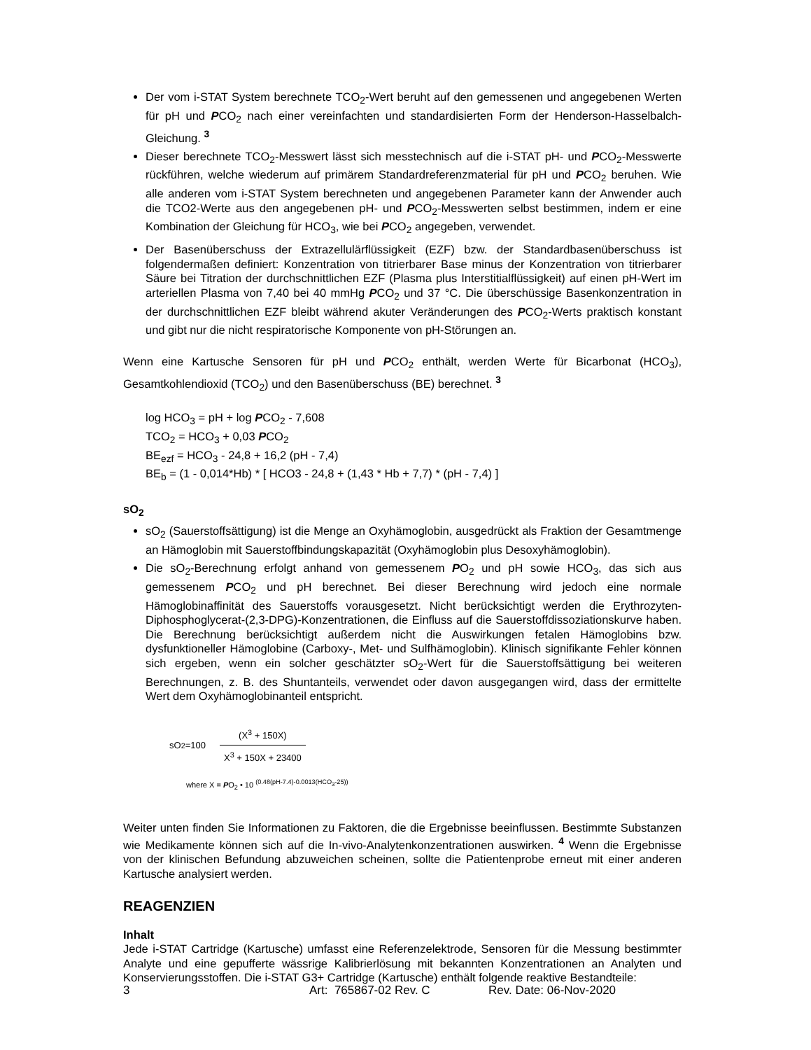Der vom i-STAT System berechnete TCO<sub>2</sub>-Wert beruht auf den gemessenen und angegebenen Werten für pH und PCO<sub>2</sub> nach einer vereinfachten und standardisierten Form der Henderson-Hasselbalch-Gleichung. <sup>3</sup>
Dieser berechnete TCO<sub>2</sub>-Messwert lässt sich messtechnisch auf die i-STAT pH- und PCO<sub>2</sub>-Messwerte rückführen, welche wiederum auf primärem Standardreferenzmaterial für pH und PCO<sub>2</sub> beruhen. Wie alle anderen vom i-STAT System berechneten und angegebenen Parameter kann der Anwender auch die TCO2-Werte aus den angegebenen pH- und PCO<sub>2</sub>-Messwerten selbst bestimmen, indem er eine Kombination der Gleichung für HCO<sub>3</sub>, wie bei PCO<sub>2</sub> angegeben, verwendet.
Der Basenüberschuss der Extrazellulärflüssigkeit (EZF) bzw. der Standardbasenüberschuss ist folgendermaßen definiert: Konzentration von titrierbarer Base minus der Konzentration von titrierbarer Säure bei Titration der durchschnittlichen EZF (Plasma plus Interstitialflüssigkeit) auf einen pH-Wert im arteriellen Plasma von 7,40 bei 40 mmHg PCO<sub>2</sub> und 37 °C. Die überschüssige Basenkonzentration in der durchschnittlichen EZF bleibt während akuter Veränderungen des PCO<sub>2</sub>-Werts praktisch konstant und gibt nur die nicht respiratorische Komponente von pH‑Störungen an.
Wenn eine Kartusche Sensoren für pH und PCO<sub>2</sub> enthält, werden Werte für Bicarbonat (HCO<sub>3</sub>), Gesamtkohlendioxid (TCO<sub>2</sub>) und den Basenüberschuss (BE) berechnet. <sup>3</sup>
log HCO<sub>3</sub> = pH + log PCO<sub>2</sub> - 7,608
TCO<sub>2</sub> = HCO<sub>3</sub> + 0,03 PCO<sub>2</sub>
BE<sub>ezf</sub> = HCO<sub>3</sub> - 24,8 + 16,2 (pH - 7,4)
BE<sub>b</sub> = (1 - 0,014*Hb) * [ HCO3 - 24,8 + (1,43 * Hb + 7,7) * (pH - 7,4) ]
sO<sub>2</sub>
sO<sub>2</sub> (Sauerstoffsättigung) ist die Menge an Oxyhämoglobin, ausgedrückt als Fraktion der Gesamtmenge an Hämoglobin mit Sauerstoffbindungskapazität (Oxyhämoglobin plus Desoxyhämoglobin).
Die sO<sub>2</sub>-Berechnung erfolgt anhand von gemessenem PO<sub>2</sub> und pH sowie HCO<sub>3</sub>, das sich aus gemessenem PCO<sub>2</sub> und pH berechnet. Bei dieser Berechnung wird jedoch eine normale Hämoglobinaffinität des Sauerstoffs vorausgesetzt. Nicht berücksichtigt werden die Erythrozyten-Diphosphoglycerat-(2,3-DPG)-Konzentrationen, die Einfluss auf die Sauerstoffdissoziationskurve haben. Die Berechnung berücksichtigt außerdem nicht die Auswirkungen fetalen Hämoglobins bzw. dysfunktioneller Hämoglobine (Carboxy-, Met- und Sulfhämoglobin). Klinisch signifikante Fehler können sich ergeben, wenn ein solcher geschätzter sO<sub>2</sub>-Wert für die Sauerstoffsättigung bei weiteren Berechnungen, z. B. des Shuntanteils, verwendet oder davon ausgegangen wird, dass der ermittelte Wert dem Oxyhämoglobinanteil entspricht.
sO<sub>2</sub>=100 (X<sup>3</sup> + 150X) X<sup>3</sup> + 150X + 23400
where X = PO<sub>2</sub> • 10 <sup>(0.48(pH-7.4)-0.0013(HCO<sub>3</sub>-25))</sup>
Weiter unten finden Sie Informationen zu Faktoren, die die Ergebnisse beeinflussen. Bestimmte Substanzen wie Medikamente können sich auf die In-vivo-Analytenkonzentrationen auswirken. <sup>4</sup> Wenn die Ergebnisse von der klinischen Befundung abzuweichen scheinen, sollte die Patientenprobe erneut mit einer anderen Kartusche analysiert werden.
REAGENZIEN
Inhalt
Jede i-STAT Cartridge (Kartusche) umfasst eine Referenzelektrode, Sensoren für die Messung bestimmter Analyte und eine gepufferte wässrige Kalibrierlösung mit bekannten Konzentrationen an Analyten und Konservierungsstoffen. Die i-STAT G3+ Cartridge (Kartusche) enthält folgende reaktive Bestandteile:
3 Art: 765867-02 Rev. C Rev. Date: 06-Nov-2020